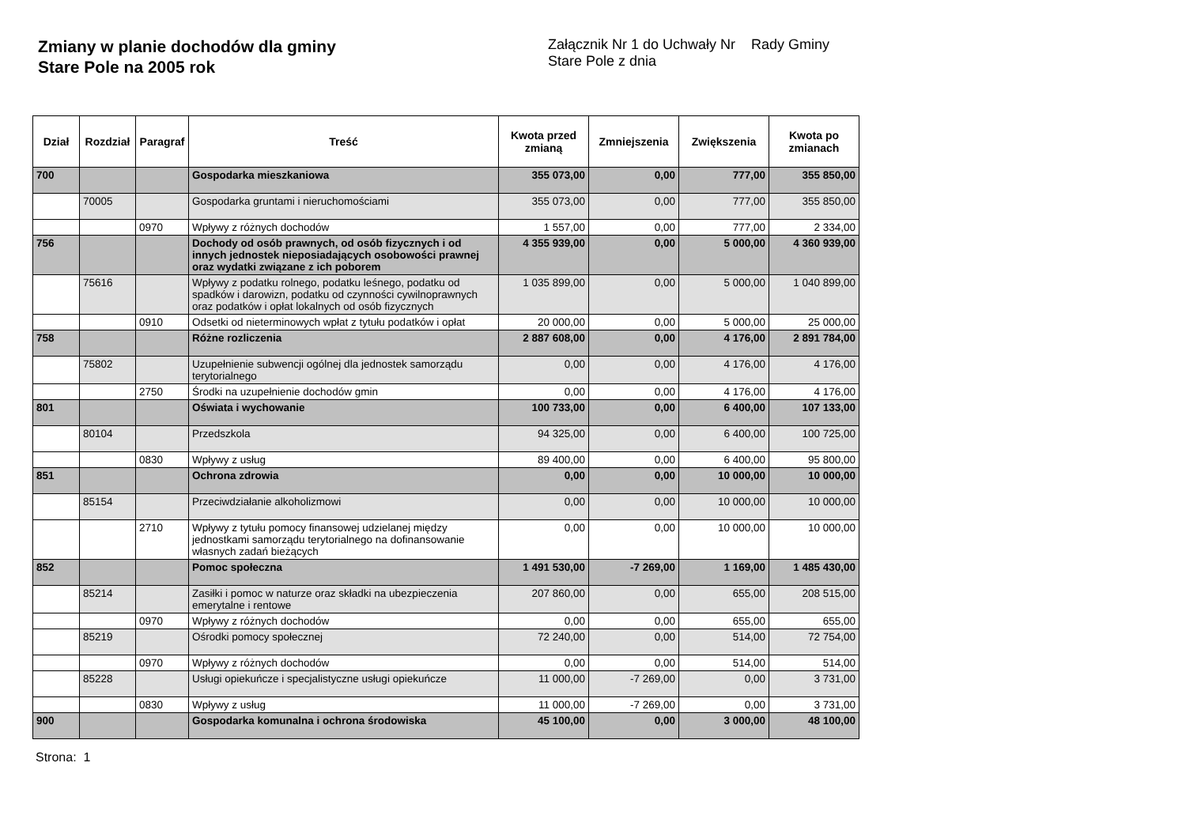Zmiany w planie dochodów dla gminy
Stare Pole na 2005 rok
Załącznik Nr 1 do Uchwały Nr Rady Gminy
Stare Pole z dnia
| Dział | Rozdział | Paragraf | Treść | Kwota przed zmianą | Zmniejszenia | Zwiększenia | Kwota po zmianach |
| --- | --- | --- | --- | --- | --- | --- | --- |
| 700 | | | Gospodarka mieszkaniowa | 355 073,00 | 0,00 | 777,00 | 355 850,00 |
| | 70005 | | Gospodarka gruntami i nieruchomościami | 355 073,00 | 0,00 | 777,00 | 355 850,00 |
| | | 0970 | Wpływy z różnych dochodów | 1 557,00 | 0,00 | 777,00 | 2 334,00 |
| 756 | | | Dochody od osób prawnych, od osób fizycznych i od innych jednostek nieposiadających osobowości prawnej oraz wydatki związane z ich poborem | 4 355 939,00 | 0,00 | 5 000,00 | 4 360 939,00 |
| | 75616 | | Wpływy z podatku rolnego, podatku leśnego, podatku od spadków i darowizn, podatku od czynności cywilnoprawnych oraz podatków i opłat lokalnych od osób fizycznych | 1 035 899,00 | 0,00 | 5 000,00 | 1 040 899,00 |
| | | 0910 | Odsetki od nieterminowych wpłat z tytułu podatków i opłat | 20 000,00 | 0,00 | 5 000,00 | 25 000,00 |
| 758 | | | Różne rozliczenia | 2 887 608,00 | 0,00 | 4 176,00 | 2 891 784,00 |
| | 75802 | | Uzupełnienie subwencji ogólnej dla jednostek samorządu terytorialnego | 0,00 | 0,00 | 4 176,00 | 4 176,00 |
| | | 2750 | Środki na uzupełnienie dochodów gmin | 0,00 | 0,00 | 4 176,00 | 4 176,00 |
| 801 | | | Oświata i wychowanie | 100 733,00 | 0,00 | 6 400,00 | 107 133,00 |
| | 80104 | | Przedszkola | 94 325,00 | 0,00 | 6 400,00 | 100 725,00 |
| | | 0830 | Wpływy z usług | 89 400,00 | 0,00 | 6 400,00 | 95 800,00 |
| 851 | | | Ochrona zdrowia | 0,00 | 0,00 | 10 000,00 | 10 000,00 |
| | 85154 | | Przeciwdziałanie alkoholizmowi | 0,00 | 0,00 | 10 000,00 | 10 000,00 |
| | | 2710 | Wpływy z tytułu pomocy finansowej udzielanej między jednostkami samorządu terytorialnego na dofinansowanie własnych zadań bieżących | 0,00 | 0,00 | 10 000,00 | 10 000,00 |
| 852 | | | Pomoc społeczna | 1 491 530,00 | -7 269,00 | 1 169,00 | 1 485 430,00 |
| | 85214 | | Zasiłki i pomoc w naturze oraz składki na ubezpieczenia emerytalne i rentowe | 207 860,00 | 0,00 | 655,00 | 208 515,00 |
| | | 0970 | Wpływy z różnych dochodów | 0,00 | 0,00 | 655,00 | 655,00 |
| | 85219 | | Ośrodki pomocy społecznej | 72 240,00 | 0,00 | 514,00 | 72 754,00 |
| | | 0970 | Wpływy z różnych dochodów | 0,00 | 0,00 | 514,00 | 514,00 |
| | 85228 | | Usługi opiekuńcze i specjalistyczne usługi opiekuńcze | 11 000,00 | -7 269,00 | 0,00 | 3 731,00 |
| | | 0830 | Wpływy z usług | 11 000,00 | -7 269,00 | 0,00 | 3 731,00 |
| 900 | | | Gospodarka komunalna i ochrona środowiska | 45 100,00 | 0,00 | 3 000,00 | 48 100,00 |
Strona: 1